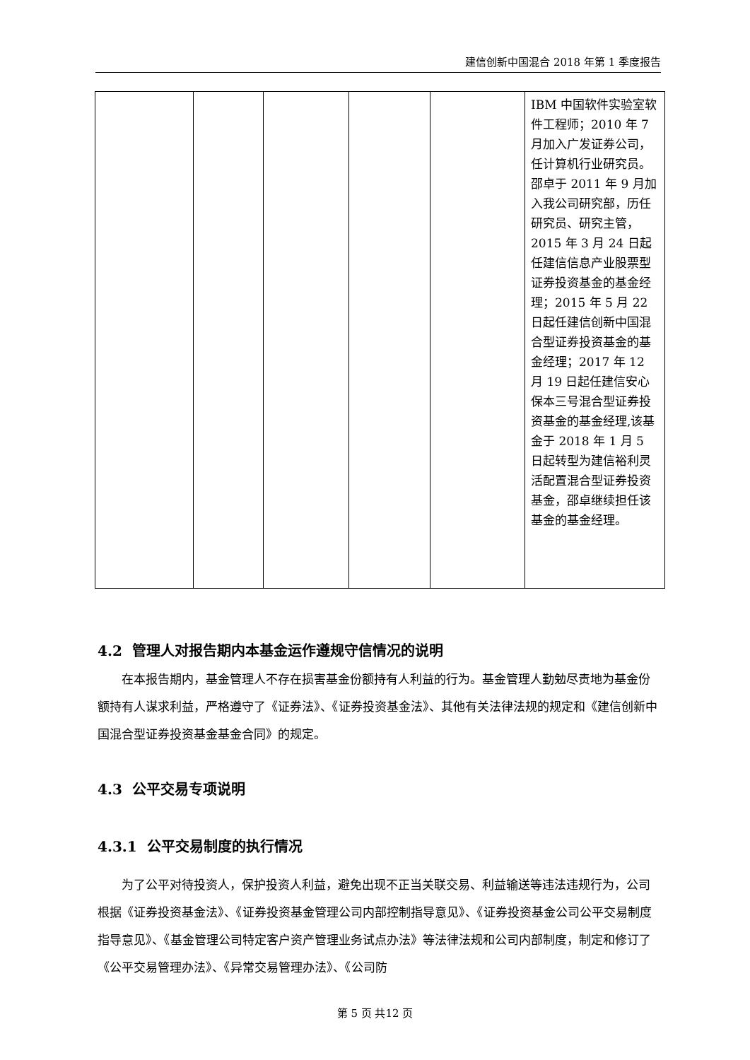建信创新中国混合 2018 年第 1 季度报告
| | | | | | IBM 中国软件实验室软件工程师；2010 年 7 月加入广发证券公司，任计算机行业研究员。邵卓于 2011 年 9 月加入我公司研究部，历任研究员、研究主管，2015 年 3 月 24 日起任建信信息产业股票型证券投资基金的基金经理；2015 年 5 月 22 日起任建信创新中国混合型证券投资基金的基金经理；2017 年 12 月 19 日起任建信安心保本三号混合型证券投资基金的基金经理,该基金于 2018 年 1 月 5 日起转型为建信裕利灵活配置混合型证券投资基金，邵卓继续担任该基金的基金经理。 |
4.2 管理人对报告期内本基金运作遵规守信情况的说明
在本报告期内，基金管理人不存在损害基金份额持有人利益的行为。基金管理人勤勉尽责地为基金份额持有人谋求利益，严格遵守了《证券法》、《证券投资基金法》、其他有关法律法规的规定和《建信创新中国混合型证券投资基金基金合同》的规定。
4.3 公平交易专项说明
4.3.1 公平交易制度的执行情况
为了公平对待投资人，保护投资人利益，避免出现不正当关联交易、利益输送等违法违规行为，公司根据《证券投资基金法》、《证券投资基金管理公司内部控制指导意见》、《证券投资基金公司公平交易制度指导意见》、《基金管理公司特定客户资产管理业务试点办法》等法律法规和公司内部制度，制定和修订了《公平交易管理办法》、《异常交易管理办法》、《公司防
第 5 页 共12 页